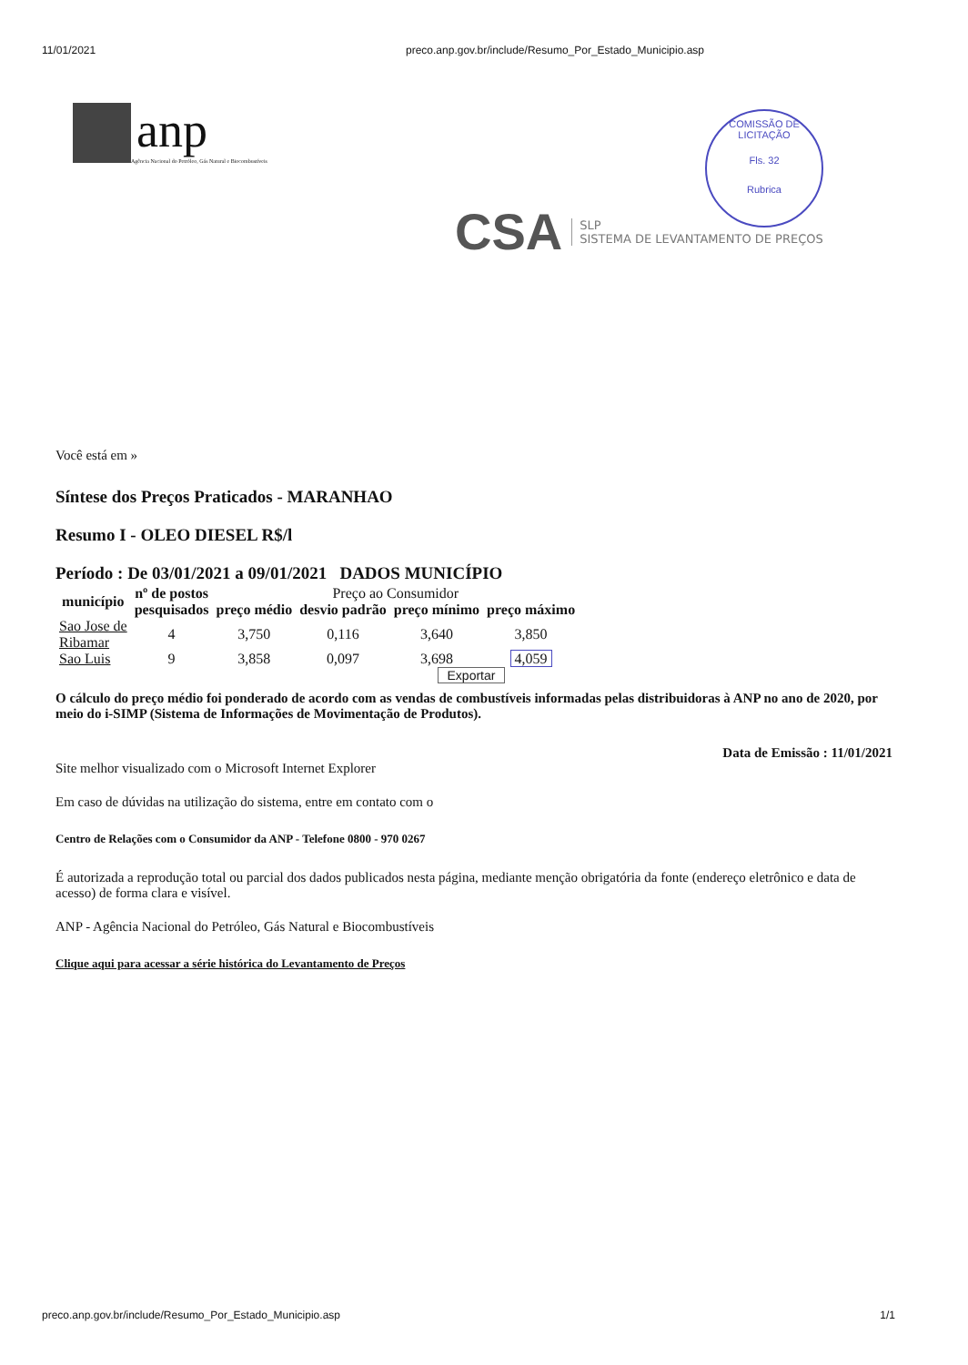11/01/2021 preco.anp.gov.br/include/Resumo_Por_Estado_Municipio.asp
anp
Agência Nacional do Petróleo, Gás Natural e Biocombustíveis
COMISSÃO DE LICITAÇÃO
Fls. 32
Rubrica
CSA
SLP
SISTEMA DE LEVANTAMENTO DE PREÇOS
Você está em »
Síntese dos Preços Praticados - MARANHAO
Resumo I - OLEO DIESEL R$/l
Período : De 03/01/2021 a 09/01/2021 DADOS MUNICÍPIO
| município | nº de postos | Preço ao Consumidor | | | |
| --- | --- | --- | --- | --- | --- |
| | pesquisados | preço médio | desvio padrão | preço mínimo | preço máximo |
| Sao Jose de Ribamar | 4 | 3,750 | 0,116 | 3,640 | 3,850 |
| Sao Luis | 9 | 3,858 | 0,097 | 3,698 | 4,059 |
Exportar
O cálculo do preço médio foi ponderado de acordo com as vendas de combustíveis informadas pelas distribuidoras à ANP no ano de 2020, por meio do i-SIMP (Sistema de Informações de Movimentação de Produtos).
Data de Emissão : 11/01/2021
Site melhor visualizado com o Microsoft Internet Explorer
Em caso de dúvidas na utilização do sistema, entre em contato com o
Centro de Relações com o Consumidor da ANP - Telefone 0800 - 970 0267
É autorizada a reprodução total ou parcial dos dados publicados nesta página, mediante menção obrigatória da fonte (endereço eletrônico e data de acesso) de forma clara e visível.
ANP - Agência Nacional do Petróleo, Gás Natural e Biocombustíveis
Clique aqui para acessar a série histórica do Levantamento de Preços
preco.anp.gov.br/include/Resumo_Por_Estado_Municipio.asp 1/1